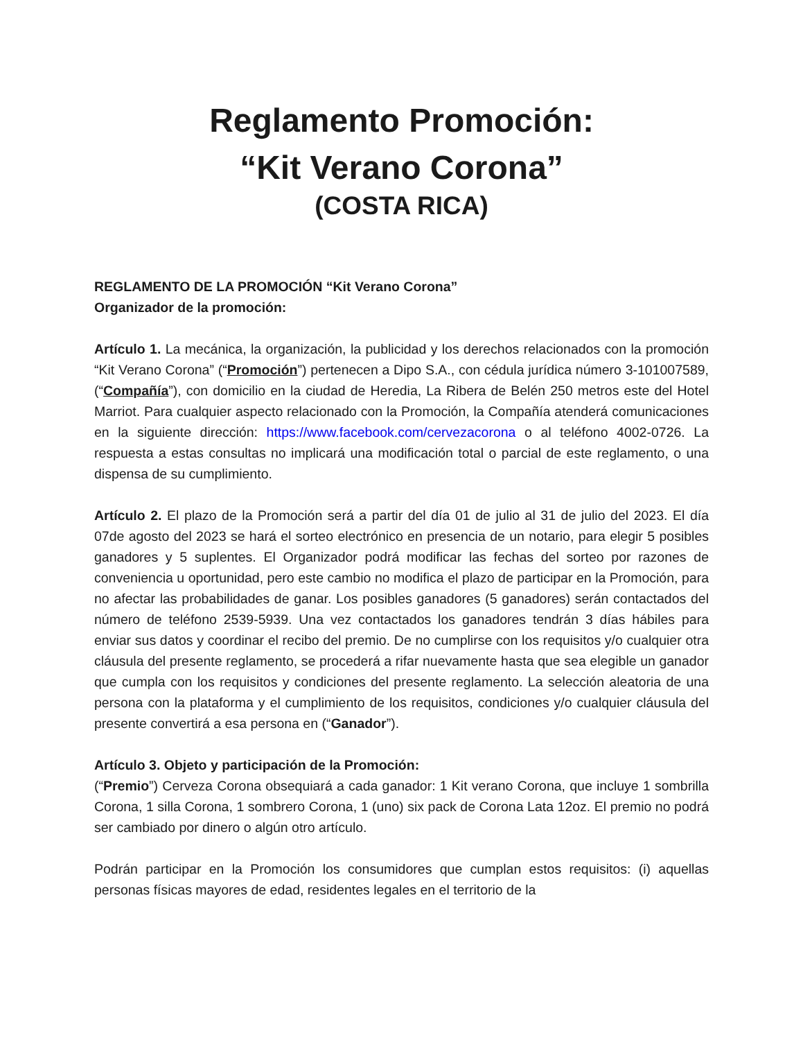Reglamento Promoción:
“Kit Verano Corona”
(COSTA RICA)
REGLAMENTO DE LA PROMOCIÓN “Kit Verano Corona”
Organizador de la promoción:
Artículo 1. La mecánica, la organización, la publicidad y los derechos relacionados con la promoción “Kit Verano Corona” (“Promoción”) pertenecen a Dipo S.A., con cédula jurídica número 3-101007589, (“Compañía”), con domicilio en la ciudad de Heredia, La Ribera de Belén 250 metros este del Hotel Marriot. Para cualquier aspecto relacionado con la Promoción, la Compañía atenderá comunicaciones en la siguiente dirección: https://www.facebook.com/cervezacorona o al teléfono 4002-0726. La respuesta a estas consultas no implicará una modificación total o parcial de este reglamento, o una dispensa de su cumplimiento.
Artículo 2. El plazo de la Promoción será a partir del día 01 de julio al 31 de julio del 2023. El día 07de agosto del 2023 se hará el sorteo electrónico en presencia de un notario, para elegir 5 posibles ganadores y 5 suplentes. El Organizador podrá modificar las fechas del sorteo por razones de conveniencia u oportunidad, pero este cambio no modifica el plazo de participar en la Promoción, para no afectar las probabilidades de ganar. Los posibles ganadores (5 ganadores) serán contactados del número de teléfono 2539-5939. Una vez contactados los ganadores tendrán 3 días hábiles para enviar sus datos y coordinar el recibo del premio. De no cumplirse con los requisitos y/o cualquier otra cláusula del presente reglamento, se procederá a rifar nuevamente hasta que sea elegible un ganador que cumpla con los requisitos y condiciones del presente reglamento. La selección aleatoria de una persona con la plataforma y el cumplimiento de los requisitos, condiciones y/o cualquier cláusula del presente convertirá a esa persona en (“Ganador”).
Artículo 3. Objeto y participación de la Promoción:
(“Premio”) Cerveza Corona obsequiará a cada ganador: 1 Kit verano Corona, que incluye 1 sombrilla Corona, 1 silla Corona, 1 sombrero Corona, 1 (uno) six pack de Corona Lata 12oz. El premio no podrá ser cambiado por dinero o algún otro artículo.
Podrán participar en la Promoción los consumidores que cumplan estos requisitos: (i) aquellas personas físicas mayores de edad, residentes legales en el territorio de la